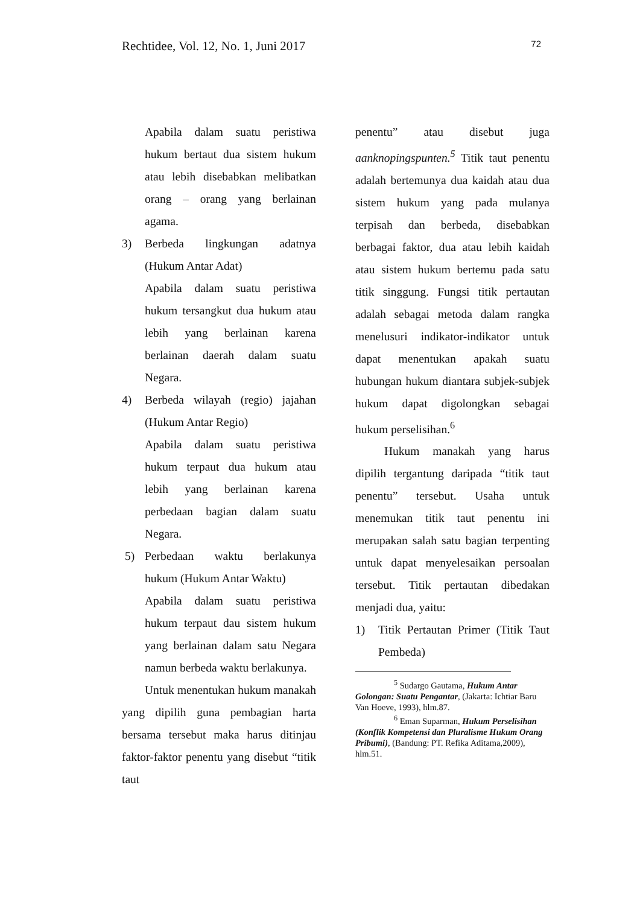Rechtidee, Vol. 12, No. 1, Juni 2017 72
Apabila dalam suatu peristiwa hukum bertaut dua sistem hukum atau lebih disebabkan melibatkan orang – orang yang berlainan agama.
3) Berbeda lingkungan adatnya (Hukum Antar Adat)
Apabila dalam suatu peristiwa hukum tersangkut dua hukum atau lebih yang berlainan karena berlainan daerah dalam suatu Negara.
4) Berbeda wilayah (regio) jajahan (Hukum Antar Regio)
Apabila dalam suatu peristiwa hukum terpaut dua hukum atau lebih yang berlainan karena perbedaan bagian dalam suatu Negara.
5) Perbedaan waktu berlakunya hukum (Hukum Antar Waktu)
Apabila dalam suatu peristiwa hukum terpaut dau sistem hukum yang berlainan dalam satu Negara namun berbeda waktu berlakunya.
Untuk menentukan hukum manakah yang dipilih guna pembagian harta bersama tersebut maka harus ditinjau faktor-faktor penentu yang disebut “titik taut
penentu” atau disebut juga aanknopingspunten.<sup>5</sup> Titik taut penentu adalah bertemunya dua kaidah atau dua sistem hukum yang pada mulanya terpisah dan berbeda, disebabkan berbagai faktor, dua atau lebih kaidah atau sistem hukum bertemu pada satu titik singgung. Fungsi titik pertautan adalah sebagai metoda dalam rangka menelusuri indikator-indikator untuk dapat menentukan apakah suatu hubungan hukum diantara subjek-subjek hukum dapat digolongkan sebagai hukum perselisihan.<sup>6</sup>
Hukum manakah yang harus dipilih tergantung daripada “titik taut penentu” tersebut. Usaha untuk menemukan titik taut penentu ini merupakan salah satu bagian terpenting untuk dapat menyelesaikan persoalan tersebut. Titik pertautan dibedakan menjadi dua, yaitu:
1) Titik Pertautan Primer (Titik Taut Pembeda)
<sup>5</sup> Sudargo Gautama, Hukum Antar Golongan: Suatu Pengantar, (Jakarta: Ichtiar Baru Van Hoeve, 1993), hlm.87.
<sup>6</sup> Eman Suparman, Hukum Perselisihan (Konflik Kompetensi dan Pluralisme Hukum Orang Pribumi), (Bandung: PT. Refika Aditama,2009), hlm.51.